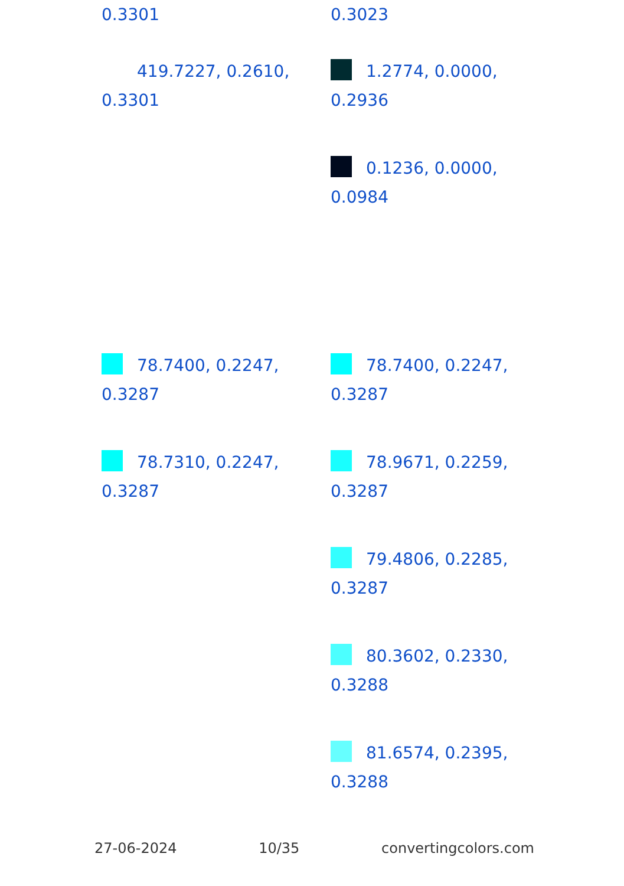0.3301
419.7227, 0.2610, 0.3301
78.7400, 0.2247, 0.3287
78.7310, 0.2247, 0.3287
0.3023
1.2774, 0.0000, 0.2936
0.1236, 0.0000, 0.0984
78.7400, 0.2247, 0.3287
78.9671, 0.2259, 0.3287
79.4806, 0.2285, 0.3287
80.3602, 0.2330, 0.3288
81.6574, 0.2395, 0.3288
27-06-2024 10/35 convertingcolors.com